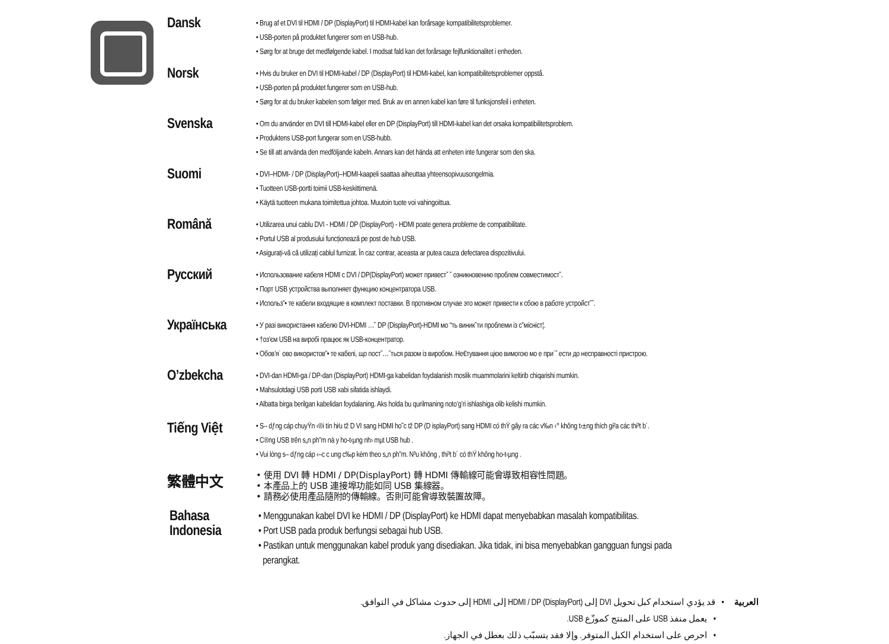Dansk
• Brug af et DVI til HDMI / DP (DisplayPort) til HDMI-kabel kan forårsage kompatibilitetsproblemer.
• USB-porten på produktet fungerer som en USB-hub.
• Sørg for at bruge det medfølgende kabel. I modsat fald kan det forårsage fejlfunktionalitet i enheden.
Norsk
• Hvis du bruker en DVI til HDMI-kabel / DP (DisplayPort) til HDMI-kabel, kan kompatibilitetsproblemer oppstå.
• USB-porten på produktet fungerer som en USB-hub.
• Sørg for at du bruker kabelen som følger med. Bruk av en annen kabel kan føre til funksjonsfeil i enheten.
Svenska
• Om du använder en DVI till HDMI-kabel eller en DP (DisplayPort) till HDMI-kabel kan det orsaka kompatibilitetsproblem.
• Produktens USB-port fungerar som en USB-hubb.
• Se till att använda den medföljande kabeln. Annars kan det hända att enheten inte fungerar som den ska.
Suomi
• DVI–HDMI- / DP (DisplayPort)–HDMI-kaapeli saattaa aiheuttaa yhteensopivuusongelmia.
• Tuotteen USB-portti toimii USB-keskittimenä.
• Käytä tuotteen mukana toimitettua johtoa. Muutoin tuote voi vahingoittua.
Română
• Utilizarea unui cablu DVI - HDMI / DP (DisplayPort) - HDMI poate genera probleme de compatibilitate.
• Portul USB al produsului funcționează pe post de hub USB.
• Asigurați-vă că utilizați cablul furnizat. În caz contrar, aceasta ar putea cauza defectarea dispozitivului.
Русский
• Использование кабеля HDMI с DVI / DP(DisplayPort) может привест˘ ˘ озникновению проблем совместимост˘.
• Порт USB устройства выполняет функцию концентратора USB.
• Использ”• те кабели входящие в комплект поставки. В противном случае это может привести к сбою в работе устройст˘ˆ.
Українська
• У разі використання кабелю DVI-HDMI …˘ DP (DisplayPort)-HDMI мо “ть виник˘ти проблеми із с”місніст¦.
• †оз’єм USB на виробі працює як USB-концентратор.
• Обов’я˙ ово використов”• те кабелі, що пост˘…ˆться разом із виробом. Не€тування цією вимогою мо е при˙˘ ести до несправності пристрою.
O’zbekcha
• DVI-dan HDMI-ga / DP-dan (DisplayPort) HDMI-ga kabelidan foydalanish moslik muammolarini keltirib chiqarishi mumkin.
• Mahsulotdagi USB porti USB xabi sifatida ishlaydi.
• Albatta birga berilgan kabelidan foydalaning. Aks holda bu qurilmaning noto’g’ri ishlashiga olib kelishi mumkin.
Tiếng Việt
• S– dƒng cáp chuyŸn ‹®i tín hi⁄u tž D VI sang HDMI ho˜c tž DP (D isplayPort) sang HDMI có thŸ gây ra các v‰n ‹° không t›±ng thích gi²a các thi³t b´.
• C®ng USB trên s„n ph”m nà y ho-t‹µng nh› mµt USB hub .
• Vui lòng s– dƒng cáp ‹–c c ung c‰p kèm theo s„n ph”m. N³u không , thi³t b´ có thŸ không ho-t‹µng .
繁體中文
• 使用 DVI 轉 HDMI / DP(DisplayPort) 轉 HDMI 傳輸線可能會導致相容性問題。
• 本產品上的 USB 連接埠功能如同 USB 集線器。
• 請務必使用產品隨附的傳輸線。否則可能會導致裝置故障。
Bahasa
Indonesia
• Menggunakan kabel DVI ke HDMI / DP (DisplayPort) ke HDMI dapat menyebabkan masalah kompatibilitas.
• Port USB pada produk berfungsi sebagai hub USB.
• Pastikan untuk menggunakan kabel produk yang disediakan. Jika tidak, ini bisa menyebabkan gangguan fungsi pada
perangkat.
العربية • قد يؤدي استخدام كبل تحويل DVI إلى HDMI / DP (DisplayPort) إلى HDMI إلى حدوث مشاكل في التوافق.
• يعمل منفذ USB على المنتج كموزّع USB.
• احرص على استخدام الكبل المتوفر. وإلا فقد يتسبّب ذلك بعطل في الجهاز.